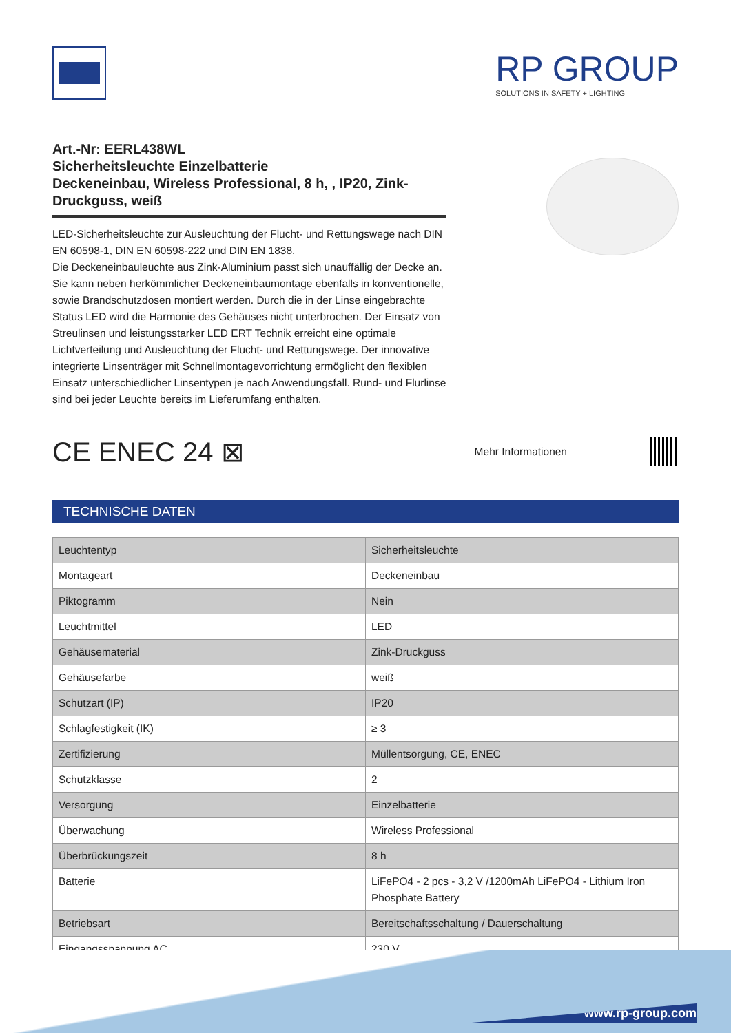RP GROUP
SOLUTIONS IN SAFETY + LIGHTING
Art.-Nr: EERL438WL
Sicherheitsleuchte Einzelbatterie
Deckeneinbau, Wireless Professional, 8 h, , IP20, Zink-Druckguss, weiß
LED-Sicherheitsleuchte zur Ausleuchtung der Flucht- und Rettungswege nach DIN EN 60598-1, DIN EN 60598-222 und DIN EN 1838.
Die Deckeneinbauleuchte aus Zink-Aluminium passt sich unauffällig der Decke an. Sie kann neben herkömmlicher Deckeneinbaumontage ebenfalls in konventionelle, sowie Brandschutzdosen montiert werden. Durch die in der Linse eingebrachte Status LED wird die Harmonie des Gehäuses nicht unterbrochen. Der Einsatz von Streulinsen und leistungsstarker LED ERT Technik erreicht eine optimale Lichtverteilung und Ausleuchtung der Flucht- und Rettungswege. Der innovative integrierte Linsenträger mit Schnellmontagevorrichtung ermöglicht den flexiblen Einsatz unterschiedlicher Linsentypen je nach Anwendungsfall. Rund- und Flurlinse sind bei jeder Leuchte bereits im Lieferumfang enthalten.
CE ENEC 24 ⊠
Mehr Informationen
TECHNISCHE DATEN
| Leuchtentyp | Sicherheitsleuchte |
| Montageart | Deckeneinbau |
| Piktogramm | Nein |
| Leuchtmittel | LED |
| Gehäusematerial | Zink-Druckguss |
| Gehäusefarbe | weiß |
| Schutzart (IP) | IP20 |
| Schlagfestigkeit (IK) | ≥ 3 |
| Zertifizierung | Müllentsorgung, CE, ENEC |
| Schutzklasse | 2 |
| Versorgung | Einzelbatterie |
| Überwachung | Wireless Professional |
| Überbrückungszeit | 8 h |
| Batterie | LiFePO4 - 2 pcs - 3,2 V /1200mAh LiFePO4 - Lithium Iron Phosphate Battery |
| Betriebsart | Bereitschaftsschaltung / Dauerschaltung |
| Eingangsspannung AC | 230 V |
www.rp-group.com